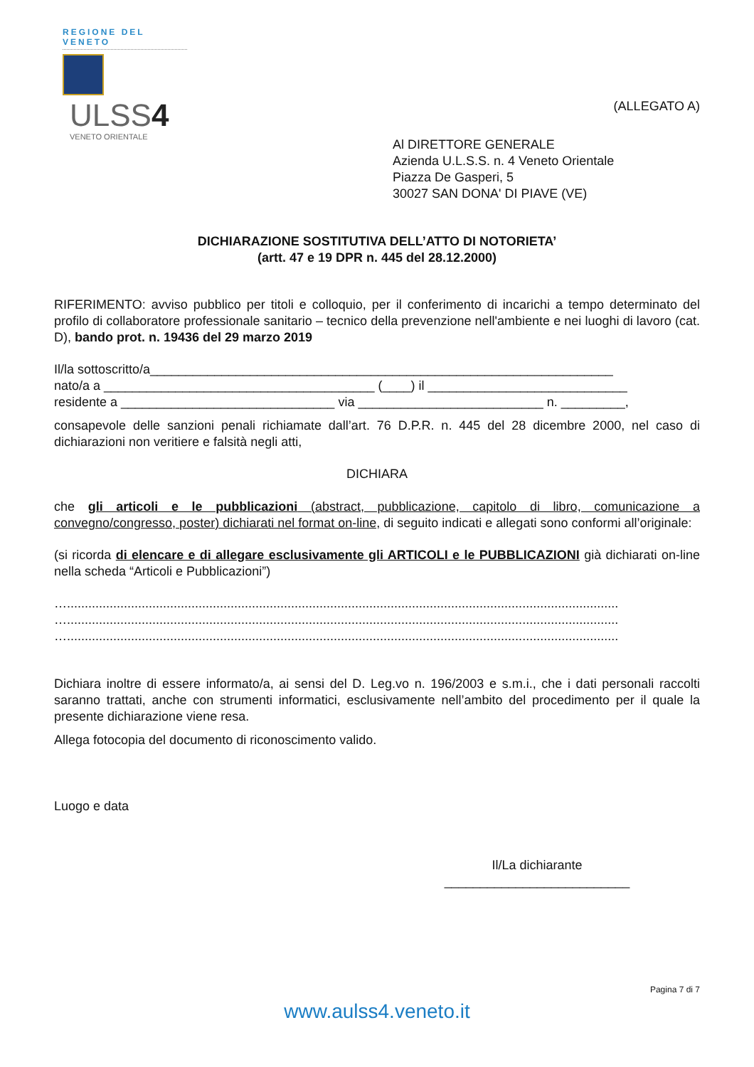REGIONE DEL VENETO
ULSS4
VENETO ORIENTALE
(ALLEGATO A)
Al DIRETTORE GENERALE
Azienda U.L.S.S. n. 4 Veneto Orientale
Piazza De Gasperi, 5
30027 SAN DONA' DI PIAVE (VE)
DICHIARAZIONE SOSTITUTIVA DELL’ATTO DI NOTORIETA’
(artt. 47 e 19 DPR n. 445 del 28.12.2000)
RIFERIMENTO: avviso pubblico per titoli e colloquio, per il conferimento di incarichi a tempo determinato del profilo di collaboratore professionale sanitario – tecnico della prevenzione nell'ambiente e nei luoghi di lavoro (cat. D), bando prot. n. 19436 del 29 marzo 2019
Il/la sottoscritto/a_________________________________________________________________
nato/a a ______________________________________ (____) il ____________________________
residente a ______________________________ via __________________________ n. _________,
consapevole delle sanzioni penali richiamate dall’art. 76 D.P.R. n. 445 del 28 dicembre 2000, nel caso di dichiarazioni non veritiere e falsità negli atti,
DICHIARA
che gli articoli e le pubblicazioni (abstract, pubblicazione, capitolo di libro, comunicazione a convegno/congresso, poster) dichiarati nel format on-line, di seguito indicati e allegati sono conformi all’originale:
(si ricorda di elencare e di allegare esclusivamente gli ARTICOLI e le PUBBLICAZIONI già dichiarati on-line nella scheda “Articoli e Pubblicazioni”)
…...........................................................................................................................................................
…...........................................................................................................................................................
…...........................................................................................................................................................
Dichiara inoltre di essere informato/a, ai sensi del D. Leg.vo n. 196/2003 e s.m.i., che i dati personali raccolti saranno trattati, anche con strumenti informatici, esclusivamente nell’ambito del procedimento per il quale la presente dichiarazione viene resa.
Allega fotocopia del documento di riconoscimento valido.
Luogo e data
Il/La dichiarante
__________________________
Pagina 7 di 7
www.aulss4.veneto.it